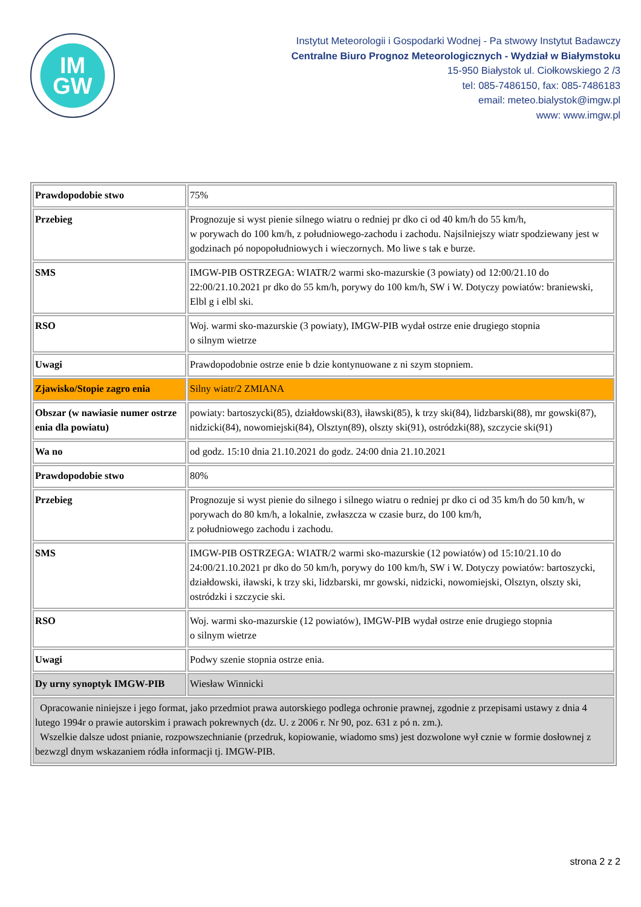IM
GW
Instytut Meteorologii i Gospodarki Wodnej - Pa stwowy Instytut Badawczy
Centralne Biuro Prognoz Meteorologicznych - Wydział w Białymstoku
15-950 Białystok ul. Ciołkowskiego 2 /3
tel: 085-7486150, fax: 085-7486183
email: meteo.bialystok@imgw.pl
www: www.imgw.pl
| Prawdopodobie stwo | 75% |
| Przebieg | Prognozuje si wyst pienie silnego wiatru o redniej pr dko ci od 40 km/h do 55 km/h, w porywach do 100 km/h, z południowego-zachodu i zachodu. Najsilniejszy wiatr spodziewany jest w godzinach pó nopopołudniowych i wieczornych. Mo liwe s tak e burze. |
| SMS | IMGW-PIB OSTRZEGA: WIATR/2 warmi sko-mazurskie (3 powiaty) od 12:00/21.10 do 22:00/21.10.2021 pr dko do 55 km/h, porywy do 100 km/h, SW i W. Dotyczy powiatów: braniewski, Elbl g i elbl ski. |
| RSO | Woj. warmi sko-mazurskie (3 powiaty), IMGW-PIB wydał ostrze enie drugiego stopnia o silnym wietrze |
| Uwagi | Prawdopodobnie ostrze enie b dzie kontynuowane z ni szym stopniem. |
| Zjawisko/Stopie zagro enia | Silny wiatr/2 ZMIANA |
| Obszar (w nawiasie numer ostrze enia dla powiatu) | powiaty: bartoszycki(85), działdowski(83), iławski(85), k trzy ski(84), lidzbarski(88), mr gowski(87), nidzicki(84), nowomiejski(84), Olsztyn(89), olszty ski(91), ostródzki(88), szczycie ski(91) |
| Wa no | od godz. 15:10 dnia 21.10.2021 do godz. 24:00 dnia 21.10.2021 |
| Prawdopodobie stwo | 80% |
| Przebieg | Prognozuje si wyst pienie do silnego i silnego wiatru o redniej pr dko ci od 35 km/h do 50 km/h, w porywach do 80 km/h, a lokalnie, zwłaszcza w czasie burz, do 100 km/h, z południowego zachodu i zachodu. |
| SMS | IMGW-PIB OSTRZEGA: WIATR/2 warmi sko-mazurskie (12 powiatów) od 15:10/21.10 do 24:00/21.10.2021 pr dko do 50 km/h, porywy do 100 km/h, SW i W. Dotyczy powiatów: bartoszycki, działdowski, iławski, k trzy ski, lidzbarski, mr gowski, nidzicki, nowomiejski, Olsztyn, olszty ski, ostródzki i szczycie ski. |
| RSO | Woj. warmi sko-mazurskie (12 powiatów), IMGW-PIB wydał ostrze enie drugiego stopnia o silnym wietrze |
| Uwagi | Podwy szenie stopnia ostrze enia. |
| Dy urny synoptyk IMGW-PIB | Wiesław Winnicki |
| Opracowanie niniejsze i jego format, jako przedmiot prawa autorskiego podlega ochronie prawnej, zgodnie z przepisami ustawy z dnia 4 lutego 1994r o prawie autorskim i prawach pokrewnych (dz. U. z 2006 r. Nr 90, poz. 631 z pó n. zm.). Wszelkie dalsze udost pnianie, rozpowszechnianie (przedruk, kopiowanie, wiadomo sms) jest dozwolone wył cznie w formie dosłownej z bezwzgl dnym wskazaniem ródła informacji tj. IMGW-PIB. | |
strona 2 z 2